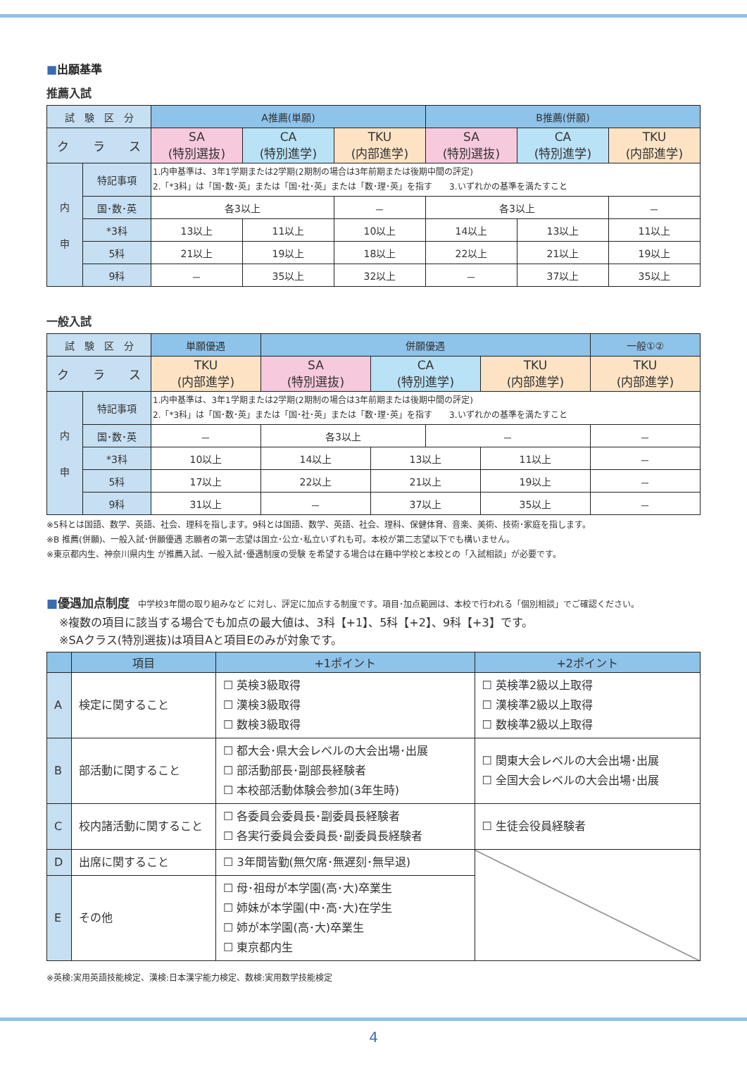■出願基準
推薦入試
| 試 験 区 分 | | A推薦(単願) | | | B推薦(併願) | | |
| ク ラ ス | | SA (特別選抜) | CA (特別進学) | TKU (内部進学) | SA (特別選抜) | CA (特別進学) | TKU (内部進学) |
| 内 申 | 特記事項 | 1.内申基準は、3年1学期または2学期(2期制の場合は3年前期または後期中間の評定) 2.「*3科」は「国･数･英」または「国･社･英」または「数･理･英」を指す 3.いずれかの基準を満たすこと | | | | | |
| | 国･数･英 | 各3以上 | | － | 各3以上 | | － |
| | *3科 | 13以上 | 11以上 | 10以上 | 14以上 | 13以上 | 11以上 |
| | 5科 | 21以上 | 19以上 | 18以上 | 22以上 | 21以上 | 19以上 |
| | 9科 | － | 35以上 | 32以上 | － | 37以上 | 35以上 |
一般入試
| 試 験 区 分 | | 単願優遇 | 併願優遇 | | | | 一般①② |
| ク ラ ス | | TKU (内部進学) | SA (特別選抜) | CA (特別進学) | | TKU (内部進学) | TKU (内部進学) |
| 内 申 | 特記事項 | 1.内申基準は、3年1学期または2学期(2期制の場合は3年前期または後期中間の評定) 2.「*3科」は「国･数･英」または「国･社･英」または「数･理･英」を指す 3.いずれかの基準を満たすこと | | | | | |
| | 国･数･英 | － | 各3以上 | | － | | － |
| | *3科 | 10以上 | 14以上 | 13以上 | | 11以上 | － |
| | 5科 | 17以上 | 22以上 | 21以上 | | 19以上 | － |
| | 9科 | 31以上 | － | 37以上 | | 35以上 | － |
※5科とは国語、数学、英語、社会、理科を指します。9科とは国語、数学、英語、社会、理科、保健体育、音楽、美術、技術･家庭を指します。
※B 推薦(併願)、一般入試･併願優遇 志願者の第一志望は国立･公立･私立いずれも可。本校が第二志望以下でも構いません。
※東京都内生、神奈川県内生 が推薦入試、一般入試･優遇制度の受験 を希望する場合は在籍中学校と本校との「入試相談」が必要です。
■優遇加点制度　中学校3年間の取り組みなど に対し、評定に加点する制度です。項目･加点範囲は、本校で行われる「個別相談」でご確認ください。
※複数の項目に該当する場合でも加点の最大値は、3科【+1】、5科【+2】、9科【+3】です。
※SAクラス(特別選抜)は項目Aと項目Eのみが対象です。
| | 項目 | +1ポイント | +2ポイント |
| --- | --- | --- | --- |
| A | 検定に関すること | ☐ 英検3級取得 ☐ 漢検3級取得 ☐ 数検3級取得 | ☐ 英検準2級以上取得 ☐ 漢検準2級以上取得 ☐ 数検準2級以上取得 |
| B | 部活動に関すること | ☐ 都大会･県大会レベルの大会出場･出展 ☐ 部活動部長･副部長経験者 ☐ 本校部活動体験会参加(3年生時) | ☐ 関東大会レベルの大会出場･出展 ☐ 全国大会レベルの大会出場･出展 |
| C | 校内諸活動に関すること | ☐ 各委員会委員長･副委員長経験者 ☐ 各実行委員会委員長･副委員長経験者 | ☐ 生徒会役員経験者 |
| D | 出席に関すること | ☐ 3年間皆勤(無欠席･無遅刻･無早退) | |
| E | その他 | ☐ 母･祖母が本学園(高･大)卒業生 ☐ 姉妹が本学園(中･高･大)在学生 ☐ 姉が本学園(高･大)卒業生 ☐ 東京都内生 | |
※英検:実用英語技能検定、漢検:日本漢字能力検定、数検:実用数学技能検定
4